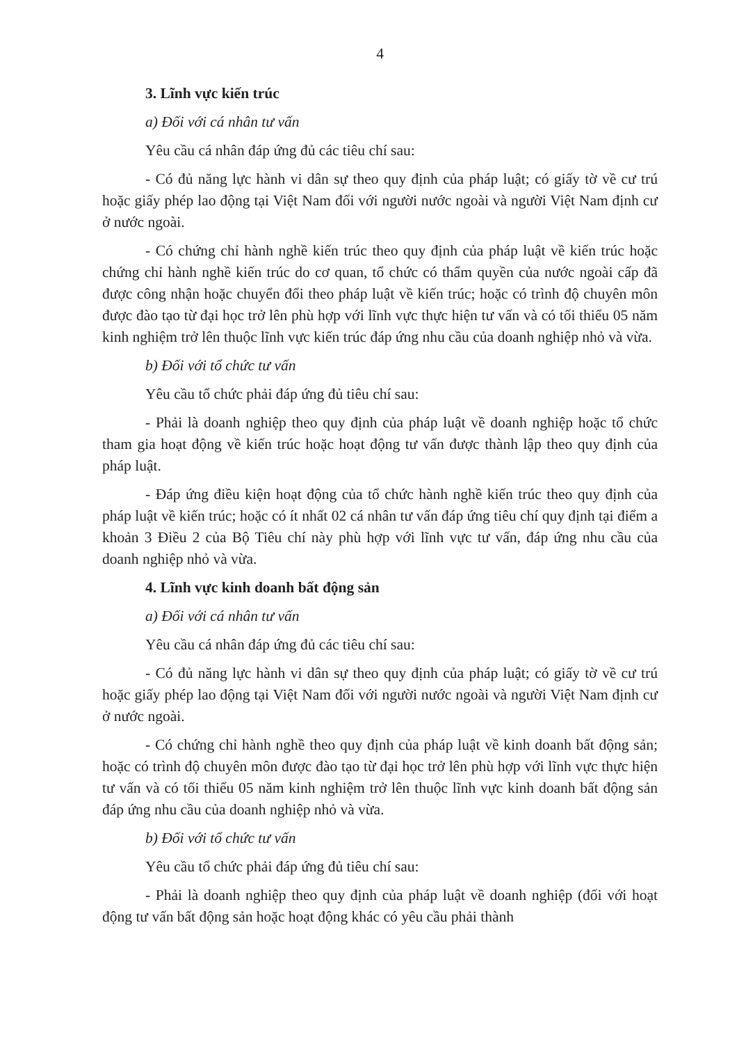4
3. Lĩnh vực kiến trúc
a) Đối với cá nhân tư vấn
Yêu cầu cá nhân đáp ứng đủ các tiêu chí sau:
- Có đủ năng lực hành vi dân sự theo quy định của pháp luật; có giấy tờ về cư trú hoặc giấy phép lao động tại Việt Nam đối với người nước ngoài và người Việt Nam định cư ở nước ngoài.
- Có chứng chỉ hành nghề kiến trúc theo quy định của pháp luật về kiến trúc hoặc chứng chỉ hành nghề kiến trúc do cơ quan, tổ chức có thẩm quyền của nước ngoài cấp đã được công nhận hoặc chuyển đổi theo pháp luật về kiến trúc; hoặc có trình độ chuyên môn được đào tạo từ đại học trở lên phù hợp với lĩnh vực thực hiện tư vấn và có tối thiểu 05 năm kinh nghiệm trở lên thuộc lĩnh vực kiến trúc đáp ứng nhu cầu của doanh nghiệp nhỏ và vừa.
b) Đối với tổ chức tư vấn
Yêu cầu tổ chức phải đáp ứng đủ tiêu chí sau:
- Phải là doanh nghiệp theo quy định của pháp luật về doanh nghiệp hoặc tổ chức tham gia hoạt động về kiến trúc hoặc hoạt động tư vấn được thành lập theo quy định của pháp luật.
- Đáp ứng điều kiện hoạt động của tổ chức hành nghề kiến trúc theo quy định của pháp luật về kiến trúc; hoặc có ít nhất 02 cá nhân tư vấn đáp ứng tiêu chí quy định tại điểm a khoản 3 Điều 2 của Bộ Tiêu chí này phù hợp với lĩnh vực tư vấn, đáp ứng nhu cầu của doanh nghiệp nhỏ và vừa.
4. Lĩnh vực kinh doanh bất động sản
a) Đối với cá nhân tư vấn
Yêu cầu cá nhân đáp ứng đủ các tiêu chí sau:
- Có đủ năng lực hành vi dân sự theo quy định của pháp luật; có giấy tờ về cư trú hoặc giấy phép lao động tại Việt Nam đối với người nước ngoài và người Việt Nam định cư ở nước ngoài.
- Có chứng chỉ hành nghề theo quy định của pháp luật về kinh doanh bất động sản; hoặc có trình độ chuyên môn được đào tạo từ đại học trở lên phù hợp với lĩnh vực thực hiện tư vấn và có tối thiểu 05 năm kinh nghiệm trở lên thuộc lĩnh vực kinh doanh bất động sản đáp ứng nhu cầu của doanh nghiệp nhỏ và vừa.
b) Đối với tổ chức tư vấn
Yêu cầu tổ chức phải đáp ứng đủ tiêu chí sau:
- Phải là doanh nghiệp theo quy định của pháp luật về doanh nghiệp (đối với hoạt động tư vấn bất động sản hoặc hoạt động khác có yêu cầu phải thành